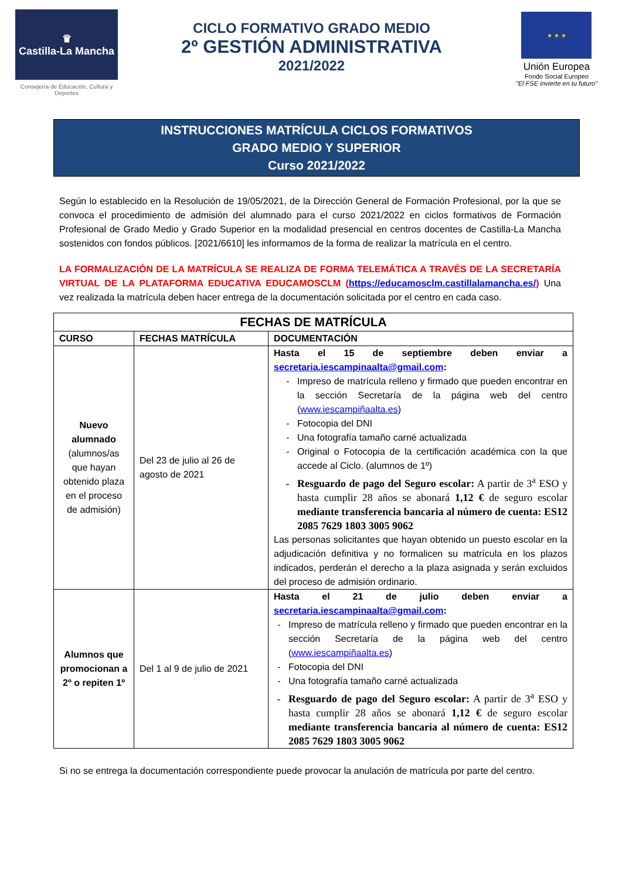♛
Castilla-La Mancha
Consejería de Educación, Cultura y Deportes
CICLO FORMATIVO GRADO MEDIO
2º GESTIÓN ADMINISTRATIVA
2021/2022
★ ★ ★
Unión Europea
Fondo Social Europeo
"El FSE invierte en tu futuro"
INSTRUCCIONES MATRÍCULA CICLOS FORMATIVOS
GRADO MEDIO Y SUPERIOR
Curso 2021/2022
Según lo establecido en la Resolución de 19/05/2021, de la Dirección General de Formación Profesional, por la que se convoca el procedimiento de admisión del alumnado para el curso 2021/2022 en ciclos formativos de Formación Profesional de Grado Medio y Grado Superior en la modalidad presencial en centros docentes de Castilla-La Mancha sostenidos con fondos públicos. [2021/6610] les informamos de la forma de realizar la matrícula en el centro.
LA FORMALIZACIÓN DE LA MATRÍCULA SE REALIZA DE FORMA TELEMÁTICA A TRAVÉS DE LA SECRETARÍA VIRTUAL DE LA PLATAFORMA EDUCATIVA EDUCAMOSCLM (https://educamosclm.castillalamancha.es/) Una vez realizada la matrícula deben hacer entrega de la documentación solicitada por el centro en cada caso.
| FECHAS DE MATRÍCULA | | |
| --- | --- | --- |
| CURSO | FECHAS MATRÍCULA | DOCUMENTACIÓN |
| Nuevo alumnado (alumnos/as que hayan obtenido plaza en el proceso de admisión) | Del 23 de julio al 26 de agosto de 2021 | Hasta el 15 de septiembre deben enviar a secretaria.iescampinaalta@gmail.com : Impreso de matrícula relleno y firmado que pueden encontrar en la sección Secretaría de la página web del centro ( www.iescampiñaalta.es ) Fotocopia del DNI Una fotografía tamaño carné actualizada Original o Fotocopia de la certificación académica con la que accede al Ciclo. (alumnos de 1º) Resguardo de pago del Seguro escolar: A partir de 3<sup>a</sup> ESO y hasta cumplir 28 años se abonará 1,12 € de seguro escolar mediante transferencia bancaria al número de cuenta: ES12 2085 7629 1803 3005 9062 Las personas solicitantes que hayan obtenido un puesto escolar en la adjudicación definitiva y no formalicen su matrícula en los plazos indicados, perderán el derecho a la plaza asignada y serán excluidos del proceso de admisión ordinario. |
| Alumnos que promocionan a 2º o repiten 1º | Del 1 al 9 de julio de 2021 | Hasta el 21 de julio deben enviar a secretaria.iescampinaalta@gmail.com : Impreso de matrícula relleno y firmado que pueden encontrar en la sección Secretaría de la página web del centro ( www.iescampiñaalta.es ) Fotocopia del DNI Una fotografía tamaño carné actualizada Resguardo de pago del Seguro escolar: A partir de 3<sup>a</sup> ESO y hasta cumplir 28 años se abonará 1,12 € de seguro escolar mediante transferencia bancaria al número de cuenta: ES12 2085 7629 1803 3005 9062 |
Si no se entrega la documentación correspondiente puede provocar la anulación de matrícula por parte del centro.